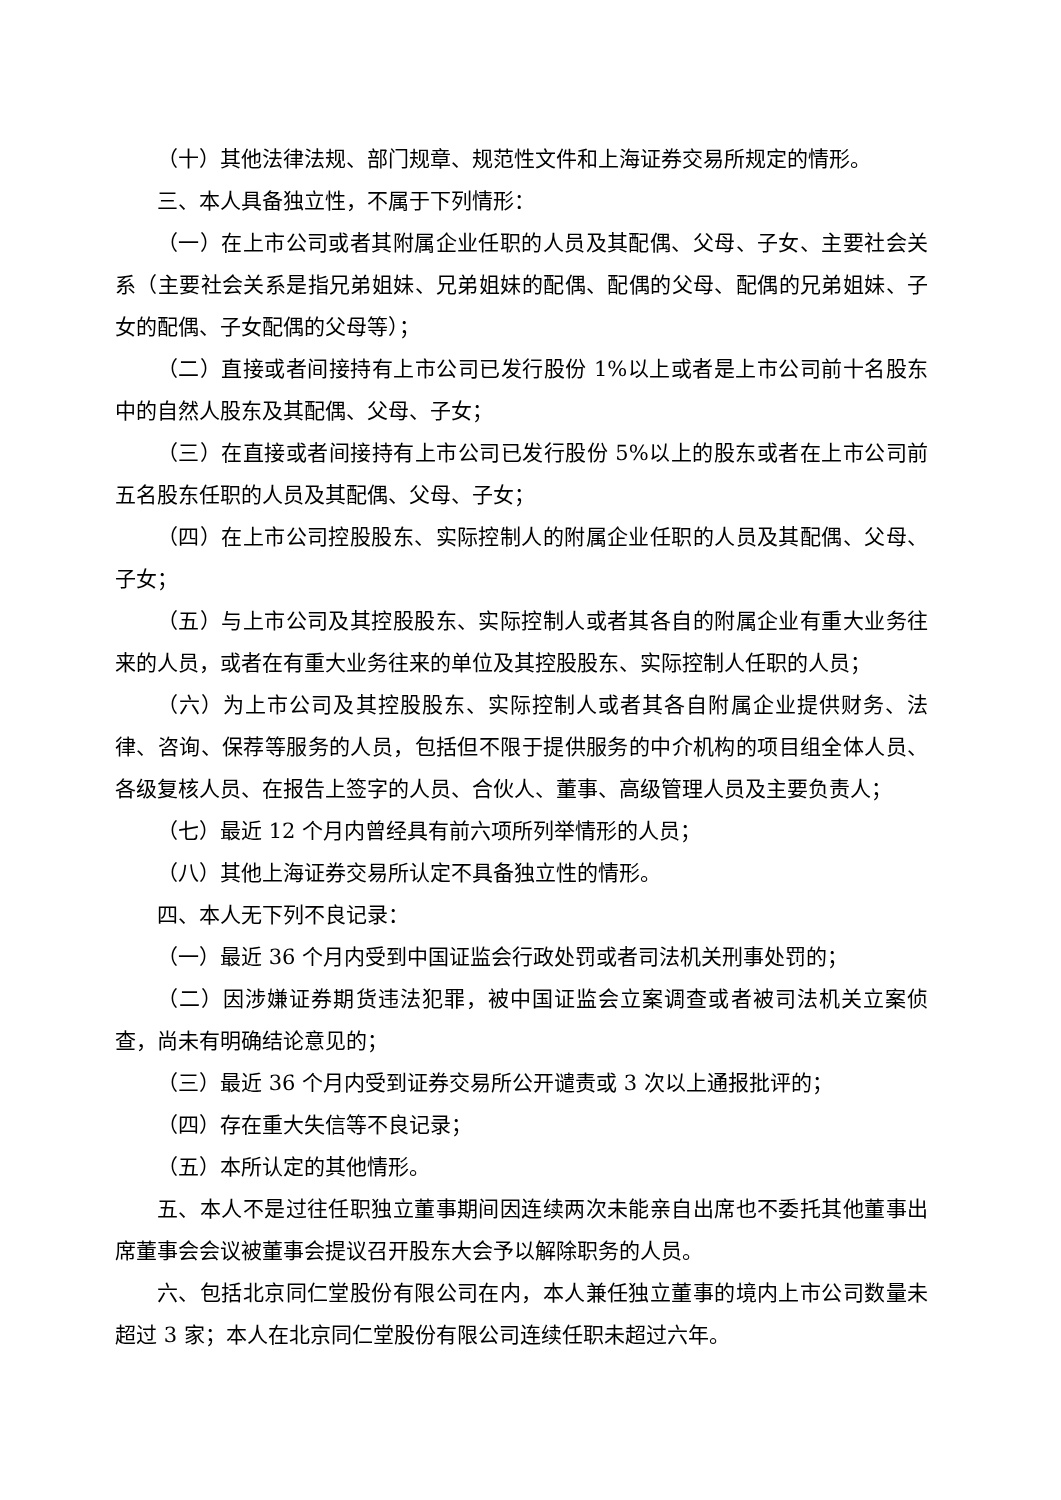（十）其他法律法规、部门规章、规范性文件和上海证券交易所规定的情形。
三、本人具备独立性，不属于下列情形：
（一）在上市公司或者其附属企业任职的人员及其配偶、父母、子女、主要社会关系（主要社会关系是指兄弟姐妹、兄弟姐妹的配偶、配偶的父母、配偶的兄弟姐妹、子女的配偶、子女配偶的父母等）；
（二）直接或者间接持有上市公司已发行股份 1%以上或者是上市公司前十名股东中的自然人股东及其配偶、父母、子女；
（三）在直接或者间接持有上市公司已发行股份 5%以上的股东或者在上市公司前五名股东任职的人员及其配偶、父母、子女；
（四）在上市公司控股股东、实际控制人的附属企业任职的人员及其配偶、父母、子女；
（五）与上市公司及其控股股东、实际控制人或者其各自的附属企业有重大业务往来的人员，或者在有重大业务往来的单位及其控股股东、实际控制人任职的人员；
（六）为上市公司及其控股股东、实际控制人或者其各自附属企业提供财务、法律、咨询、保荐等服务的人员，包括但不限于提供服务的中介机构的项目组全体人员、各级复核人员、在报告上签字的人员、合伙人、董事、高级管理人员及主要负责人；
（七）最近 12 个月内曾经具有前六项所列举情形的人员；
（八）其他上海证券交易所认定不具备独立性的情形。
四、本人无下列不良记录：
（一）最近 36 个月内受到中国证监会行政处罚或者司法机关刑事处罚的；
（二）因涉嫌证券期货违法犯罪，被中国证监会立案调查或者被司法机关立案侦查，尚未有明确结论意见的；
（三）最近 36 个月内受到证券交易所公开谴责或 3 次以上通报批评的；
（四）存在重大失信等不良记录；
（五）本所认定的其他情形。
五、本人不是过往任职独立董事期间因连续两次未能亲自出席也不委托其他董事出席董事会会议被董事会提议召开股东大会予以解除职务的人员。
六、包括北京同仁堂股份有限公司在内，本人兼任独立董事的境内上市公司数量未超过 3 家；本人在北京同仁堂股份有限公司连续任职未超过六年。